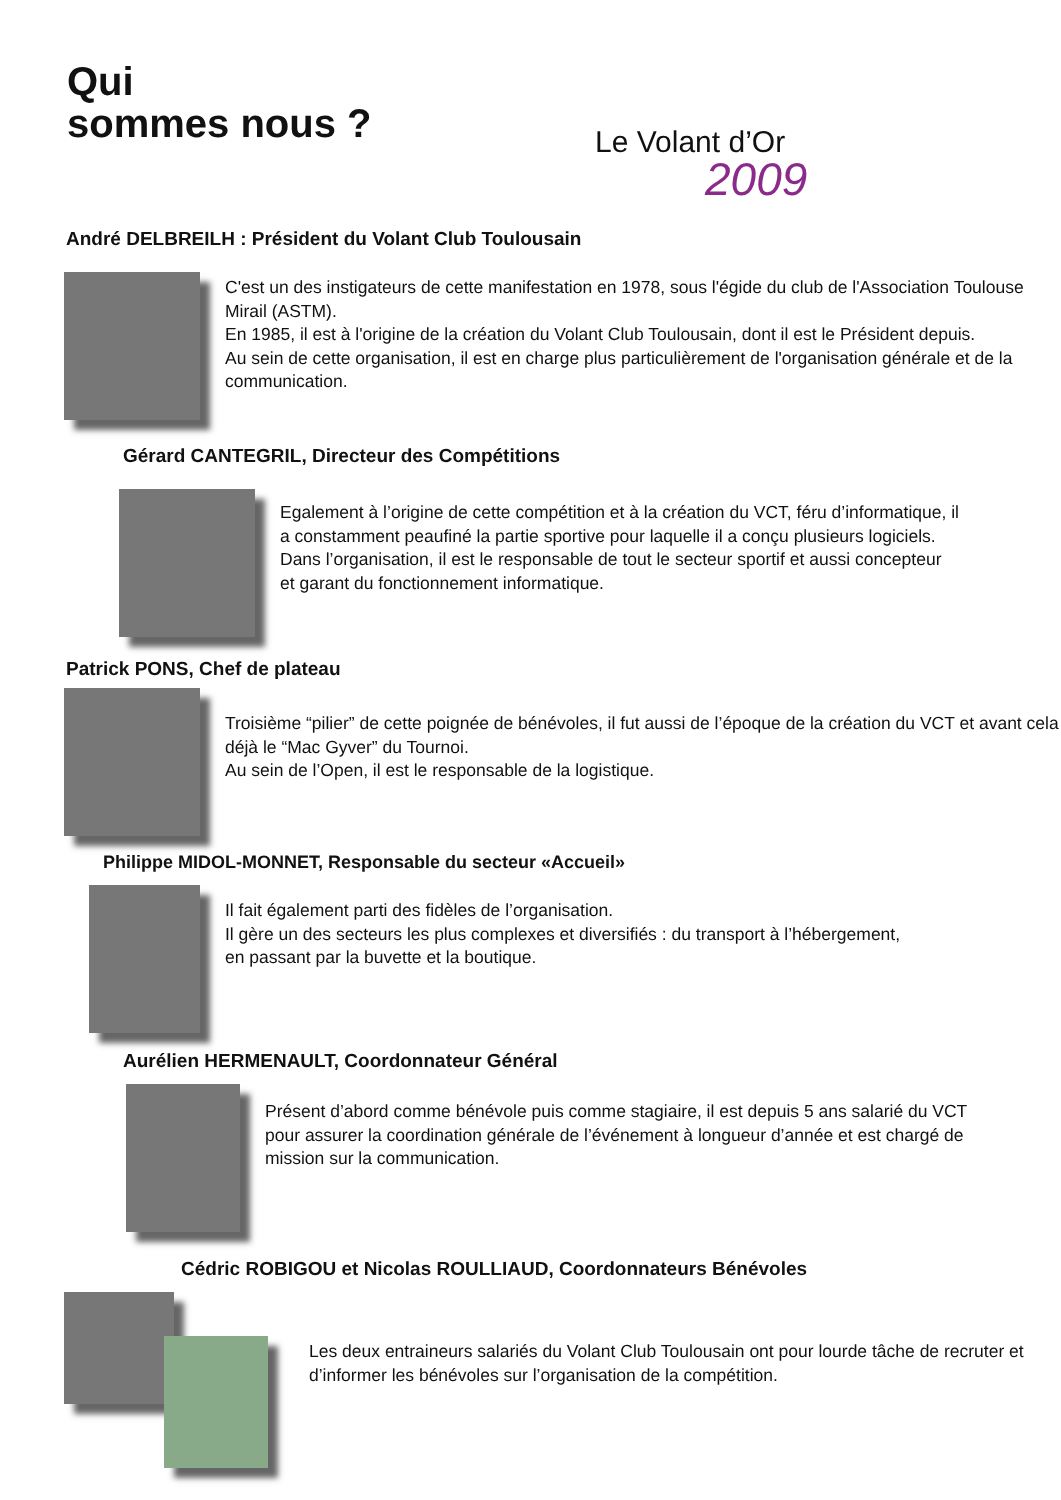Qui
sommes nous ?
Le Volant d’Or
2009
André DELBREILH : Président du Volant Club Toulousain
C'est un des instigateurs de cette manifestation en 1978, sous l'égide du club de l'Association Toulouse Mirail (ASTM).
En 1985, il est à l'origine de la création du Volant Club Toulousain, dont il est le Président depuis.
Au sein de cette organisation, il est en charge plus particulièrement de l'organisation générale et de la communication.
Gérard CANTEGRIL, Directeur des Compétitions
Egalement à l’origine de cette compétition et à la création du VCT, féru d’informatique, il a constamment peaufiné la partie sportive pour laquelle il a conçu plusieurs logiciels.
Dans l’organisation, il est le responsable de tout le secteur sportif et aussi concepteur et garant du fonctionnement informatique.
Patrick PONS, Chef de plateau
Troisième “pilier” de cette poignée de bénévoles, il fut aussi de l’époque de la création du VCT et avant cela déjà le “Mac Gyver” du Tournoi.
Au sein de l’Open, il est le responsable de la logistique.
Philippe MIDOL-MONNET, Responsable du secteur «Accueil»
Il fait également parti des fidèles de l’organisation.
Il gère un des secteurs les plus complexes et diversifiés : du transport à l’hébergement,
en passant par la buvette et la boutique.
Aurélien HERMENAULT, Coordonnateur Général
Présent d’abord comme bénévole puis comme stagiaire, il est depuis 5 ans salarié du VCT pour assurer la coordination générale de l’événement à longueur d’année et est chargé de mission sur la communication.
Cédric ROBIGOU et Nicolas ROULLIAUD, Coordonnateurs Bénévoles
Les deux entraineurs salariés du Volant Club Toulousain ont pour lourde tâche de recruter et d’informer les bénévoles sur l’organisation de la compétition.